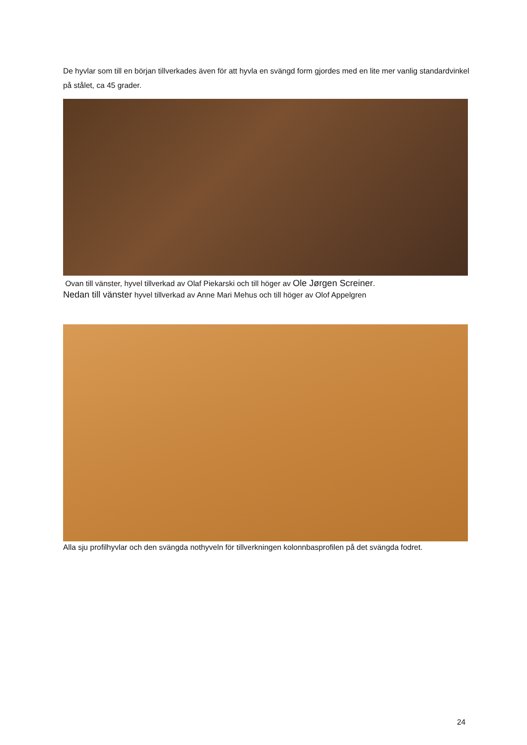De hyvlar som till en början tillverkades även för att hyvla en svängd form gjordes med en lite mer vanlig standardvinkel på stålet, ca 45 grader.
Ovan till vänster, hyvel tillverkad av Olaf Piekarski och till höger av Ole Jørgen Screiner.
Nedan till vänster hyvel tillverkad av Anne Mari Mehus och till höger av Olof Appelgren
Alla sju profilhyvlar och den svängda nothyveln för tillverkningen kolonnbasprofilen på det svängda fodret.
24